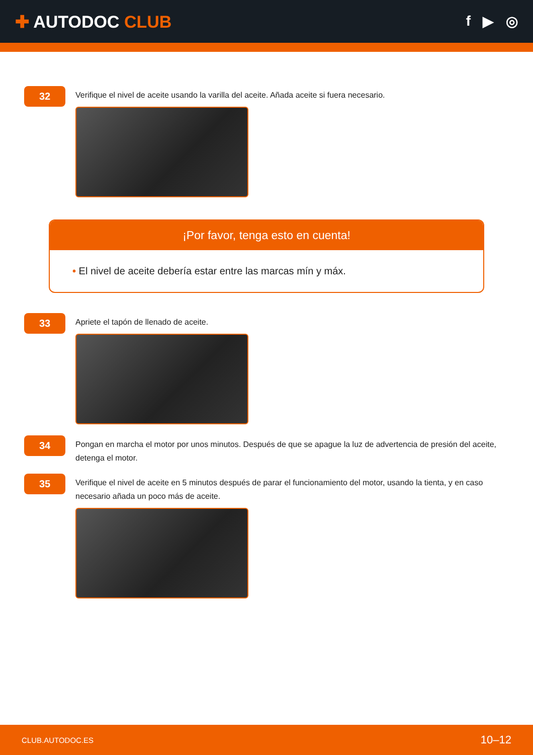✚ AUTODOC CLUB
f ▶ ◎
32
Verifique el nivel de aceite usando la varilla del aceite. Añada aceite si fuera necesario.
¡Por favor, tenga esto en cuenta!
• El nivel de aceite debería estar entre las marcas mín y máx.
33
Apriete el tapón de llenado de aceite.
34
Pongan en marcha el motor por unos minutos. Después de que se apague la luz de advertencia de presión del aceite, detenga el motor.
35
Verifique el nivel de aceite en 5 minutos después de parar el funcionamiento del motor, usando la tienta, y en caso necesario añada un poco más de aceite.
CLUB.AUTODOC.ES 10–12